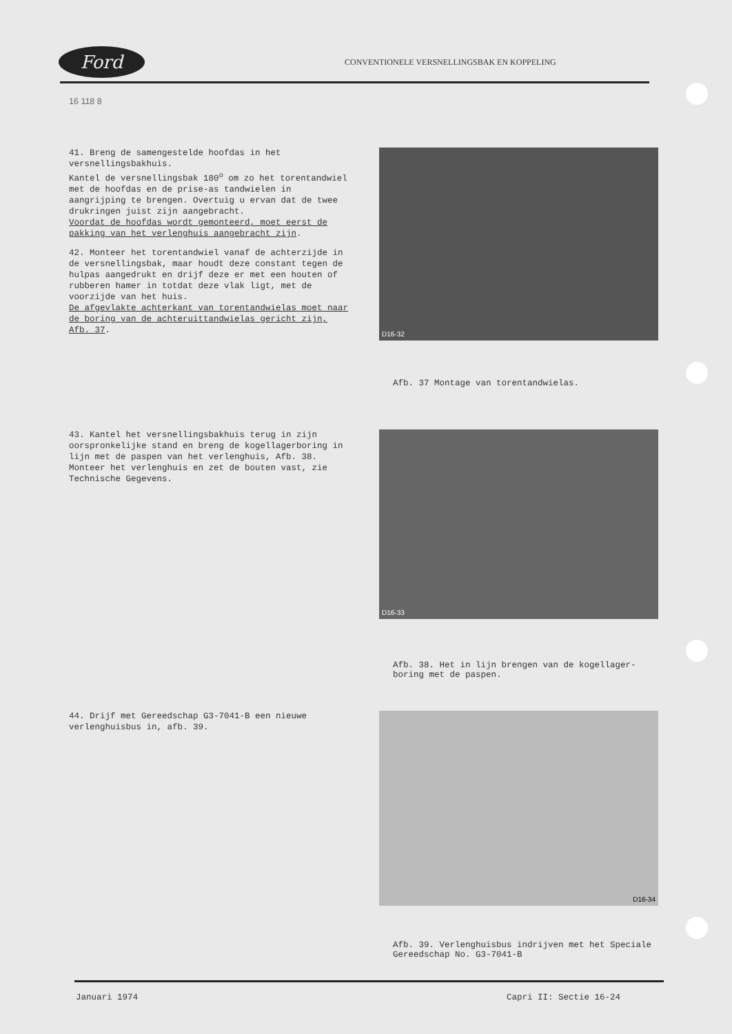Ford
CONVENTIONELE VERSNELLINGSBAK EN KOPPELING
16 118 8
41. Breng de samengestelde hoofdas in het versnellingsbakhuis.
Kantel de versnellingsbak 180<sup>o</sup> om zo het torentandwiel met de hoofdas en de prise-as tandwielen in aangrijping te brengen. Overtuig u ervan dat de twee drukringen juist zijn aangebracht.
Voordat de hoofdas wordt gemonteerd, moet eerst de pakking van het verlenghuis aangebracht zijn.
42. Monteer het torentandwiel vanaf de achterzijde in de versnellingsbak, maar houdt deze constant tegen de hulpas aangedrukt en drijf deze er met een houten of rubberen hamer in totdat deze vlak ligt, met de voorzijde van het huis.
De afgevlakte achterkant van torentandwielas moet naar de boring van de achteruittandwielas gericht zijn, Afb. 37.
D16-32
Afb. 37 Montage van torentandwielas.
43. Kantel het versnellingsbakhuis terug in zijn oorspronkelijke stand en breng de kogellagerboring in lijn met de paspen van het verlenghuis, Afb. 38. Monteer het verlenghuis en zet de bouten vast, zie Technische Gegevens.
D16-33
Afb. 38. Het in lijn brengen van de kogellager-
boring met de paspen.
44. Drijf met Gereedschap G3-7041-B een nieuwe verlenghuisbus in, afb. 39.
D16-34
Afb. 39. Verlenghuisbus indrijven met het Speciale Gereedschap No. G3-7041-B
Januari 1974 Capri II: Sectie 16-24